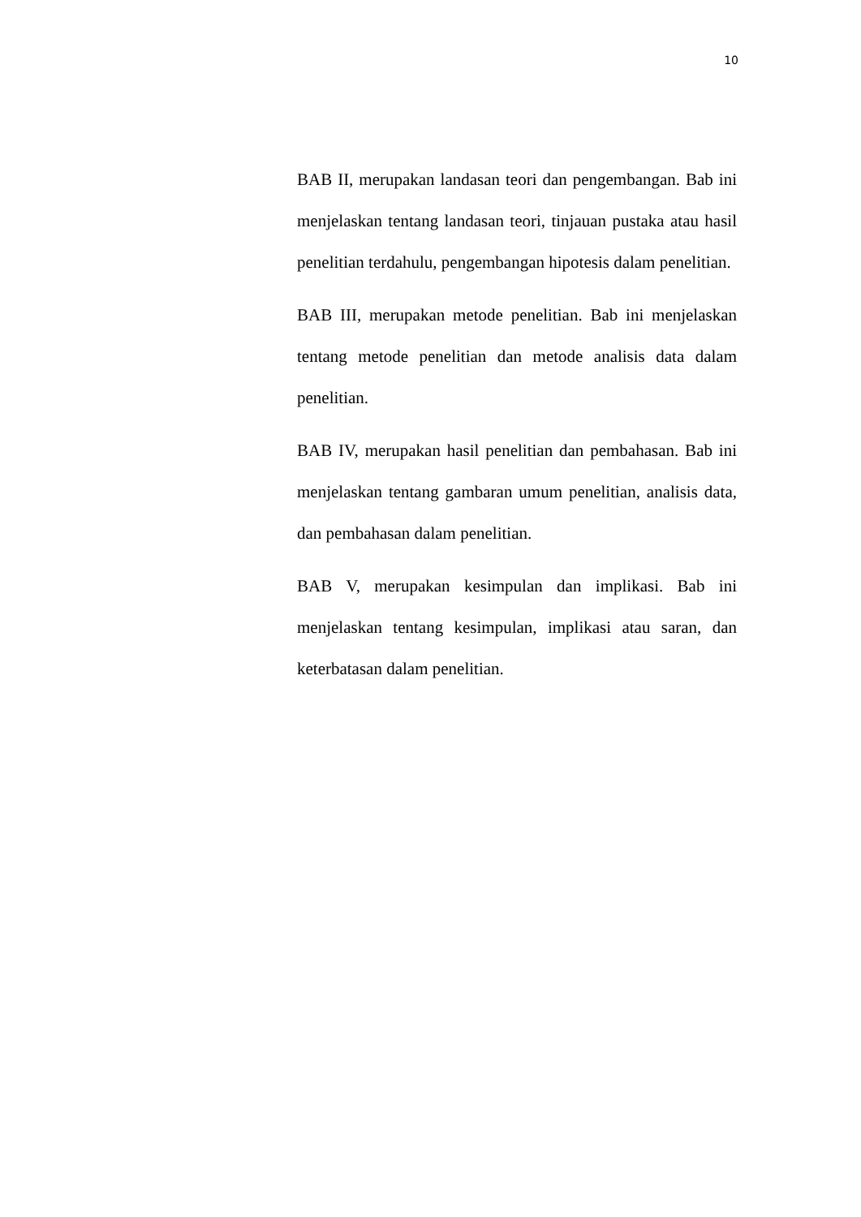10
BAB II, merupakan landasan teori dan pengembangan. Bab ini menjelaskan tentang landasan teori, tinjauan pustaka atau hasil penelitian terdahulu, pengembangan hipotesis dalam penelitian.
BAB III, merupakan metode penelitian. Bab ini menjelaskan tentang metode penelitian dan metode analisis data dalam penelitian.
BAB IV, merupakan hasil penelitian dan pembahasan. Bab ini menjelaskan tentang gambaran umum penelitian, analisis data, dan pembahasan dalam penelitian.
BAB V, merupakan kesimpulan dan implikasi. Bab ini menjelaskan tentang kesimpulan, implikasi atau saran, dan keterbatasan dalam penelitian.